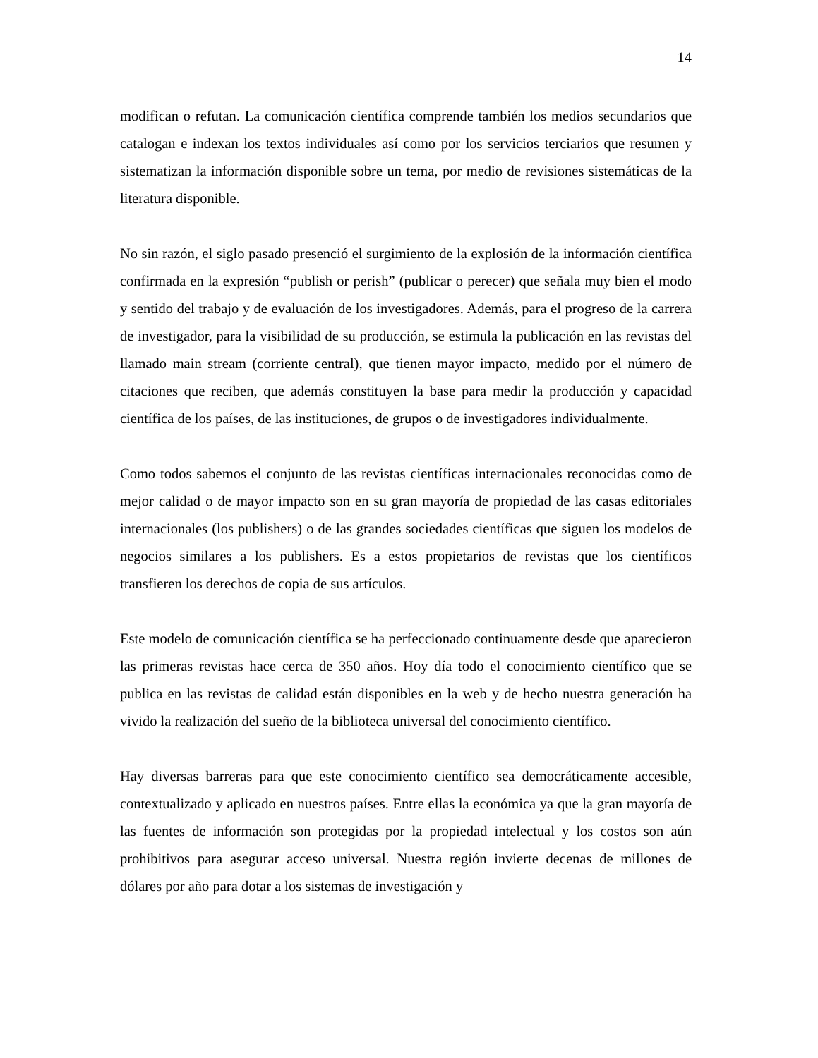14
modifican o refutan. La comunicación científica comprende también los medios secundarios que catalogan e indexan los textos individuales así como por los servicios terciarios que resumen y sistematizan la información disponible sobre un tema, por medio de revisiones sistemáticas de la literatura disponible.
No sin razón, el siglo pasado presenció el surgimiento de la explosión de la información científica confirmada en la expresión “publish or perish” (publicar o perecer) que señala muy bien el modo y sentido del trabajo y de evaluación de los investigadores. Además, para el progreso de la carrera de investigador, para la visibilidad de su producción, se estimula la publicación en las revistas del llamado main stream (corriente central), que tienen mayor impacto, medido por el número de citaciones que reciben, que además constituyen la base para medir la producción y capacidad científica de los países, de las instituciones, de grupos o de investigadores individualmente.
Como todos sabemos el conjunto de las revistas científicas internacionales reconocidas como de mejor calidad o de mayor impacto son en su gran mayoría de propiedad de las casas editoriales internacionales (los publishers) o de las grandes sociedades científicas que siguen los modelos de negocios similares a los publishers. Es a estos propietarios de revistas que los científicos transfieren los derechos de copia de sus artículos.
Este modelo de comunicación científica se ha perfeccionado continuamente desde que aparecieron las primeras revistas hace cerca de 350 años. Hoy día todo el conocimiento científico que se publica en las revistas de calidad están disponibles en la web y de hecho nuestra generación ha vivido la realización del sueño de la biblioteca universal del conocimiento científico.
Hay diversas barreras para que este conocimiento científico sea democráticamente accesible, contextualizado y aplicado en nuestros países. Entre ellas la económica ya que la gran mayoría de las fuentes de información son protegidas por la propiedad intelectual y los costos son aún prohibitivos para asegurar acceso universal. Nuestra región invierte decenas de millones de dólares por año para dotar a los sistemas de investigación y